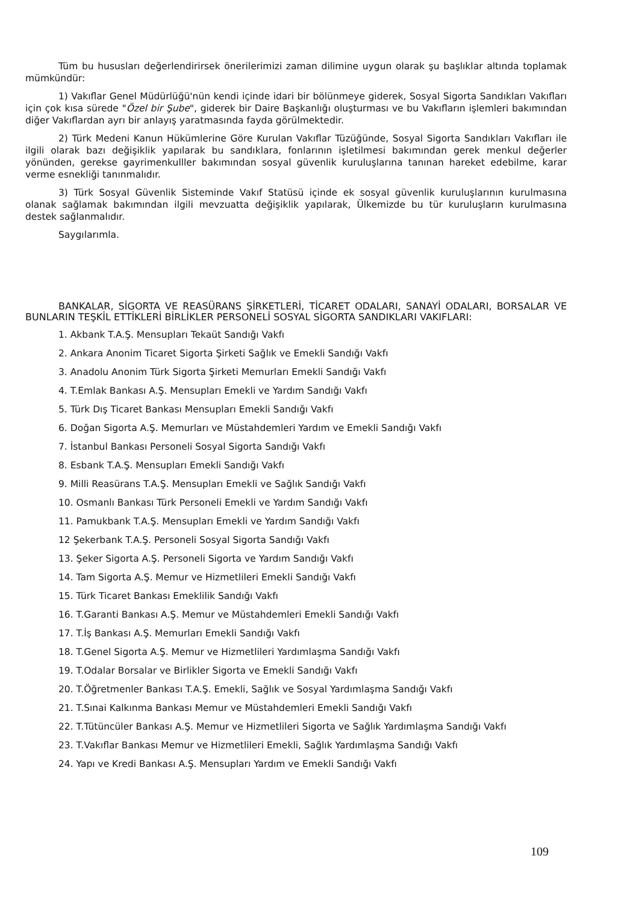Tüm bu hususları değerlendirirsek önerilerimizi zaman dilimine uygun olarak şu başlıklar altında toplamak mümkündür:
1) Vakıflar Genel Müdürlüğü'nün kendi içinde idari bir bölünmeye giderek, Sosyal Sigorta Sandıkları Vakıfları için çok kısa sürede "Özel bir Şube", giderek bir Daire Başkanlığı oluşturması ve bu Vakıfların işlemleri bakımından diğer Vakıflardan ayrı bir anlayış yaratmasında fayda görülmektedir.
2) Türk Medeni Kanun Hükümlerine Göre Kurulan Vakıflar Tüzüğünde, Sosyal Sigorta Sandıkları Vakıfları ile ilgili olarak bazı değişiklik yapılarak bu sandıklara, fonlarının işletilmesi bakımından gerek menkul değerler yönünden, gerekse gayrimenkulller bakımından sosyal güvenlik kuruluşlarına tanınan hareket edebilme, karar verme esnekliği tanınmalıdır.
3) Türk Sosyal Güvenlik Sisteminde Vakıf Statüsü içinde ek sosyal güvenlik kuruluşlarının kurulmasına olanak sağlamak bakımından ilgili mevzuatta değişiklik yapılarak, Ülkemizde bu tür kuruluşların kurulmasına destek sağlanmalıdır.
Saygılarımla.
BANKALAR, SİGORTA VE REASÜRANS ŞİRKETLERİ, TİCARET ODALARI, SANAYİ ODALARI, BORSALAR VE BUNLARIN TEŞKİL ETTİKLERİ BİRLİKLER PERSONELİ SOSYAL SİGORTA SANDIKLARI VAKIFLARI:
1. Akbank T.A.Ş. Mensupları Tekaüt Sandığı Vakfı
2. Ankara Anonim Ticaret Sigorta Şirketi Sağlık ve Emekli Sandığı Vakfı
3. Anadolu Anonim Türk Sigorta Şirketi Memurları Emekli Sandığı Vakfı
4. T.Emlak Bankası A.Ş. Mensupları Emekli ve Yardım Sandığı Vakfı
5. Türk Dış Ticaret Bankası Mensupları Emekli Sandığı Vakfı
6. Doğan Sigorta A.Ş. Memurları ve Müstahdemleri Yardım ve Emekli Sandığı Vakfı
7. İstanbul Bankası Personeli Sosyal Sigorta Sandığı Vakfı
8. Esbank T.A.Ş. Mensupları Emekli Sandığı Vakfı
9. Milli Reasürans T.A.Ş. Mensupları Emekli ve Sağlık Sandığı Vakfı
10. Osmanlı Bankası Türk Personeli Emekli ve Yardım Sandığı Vakfı
11. Pamukbank T.A.Ş. Mensupları Emekli ve Yardım Sandığı Vakfı
12 Şekerbank T.A.Ş. Personeli Sosyal Sigorta Sandığı Vakfı
13. Şeker Sigorta A.Ş. Personeli Sigorta ve Yardım Sandığı Vakfı
14. Tam Sigorta A.Ş. Memur ve Hizmetlileri Emekli Sandığı Vakfı
15. Türk Ticaret Bankası Emeklilik Sandığı Vakfı
16. T.Garanti Bankası A.Ş. Memur ve Müstahdemleri Emekli Sandığı Vakfı
17. T.İş Bankası A.Ş. Memurları Emekli Sandığı Vakfı
18. T.Genel Sigorta A.Ş. Memur ve Hizmetlileri Yardımlaşma Sandığı Vakfı
19. T.Odalar Borsalar ve Birlikler Sigorta ve Emekli Sandığı Vakfı
20. T.Öğretmenler Bankası T.A.Ş. Emekli, Sağlık ve Sosyal Yardımlaşma Sandığı Vakfı
21. T.Sınai Kalkınma Bankası Memur ve Müstahdemleri Emekli Sandığı Vakfı
22. T.Tütüncüler Bankası A.Ş. Memur ve Hizmetlileri Sigorta ve Sağlık Yardımlaşma Sandığı Vakfı
23. T.Vakıflar Bankası Memur ve Hizmetlileri Emekli, Sağlık Yardımlaşma Sandığı Vakfı
24. Yapı ve Kredi Bankası A.Ş. Mensupları Yardım ve Emekli Sandığı Vakfı
109